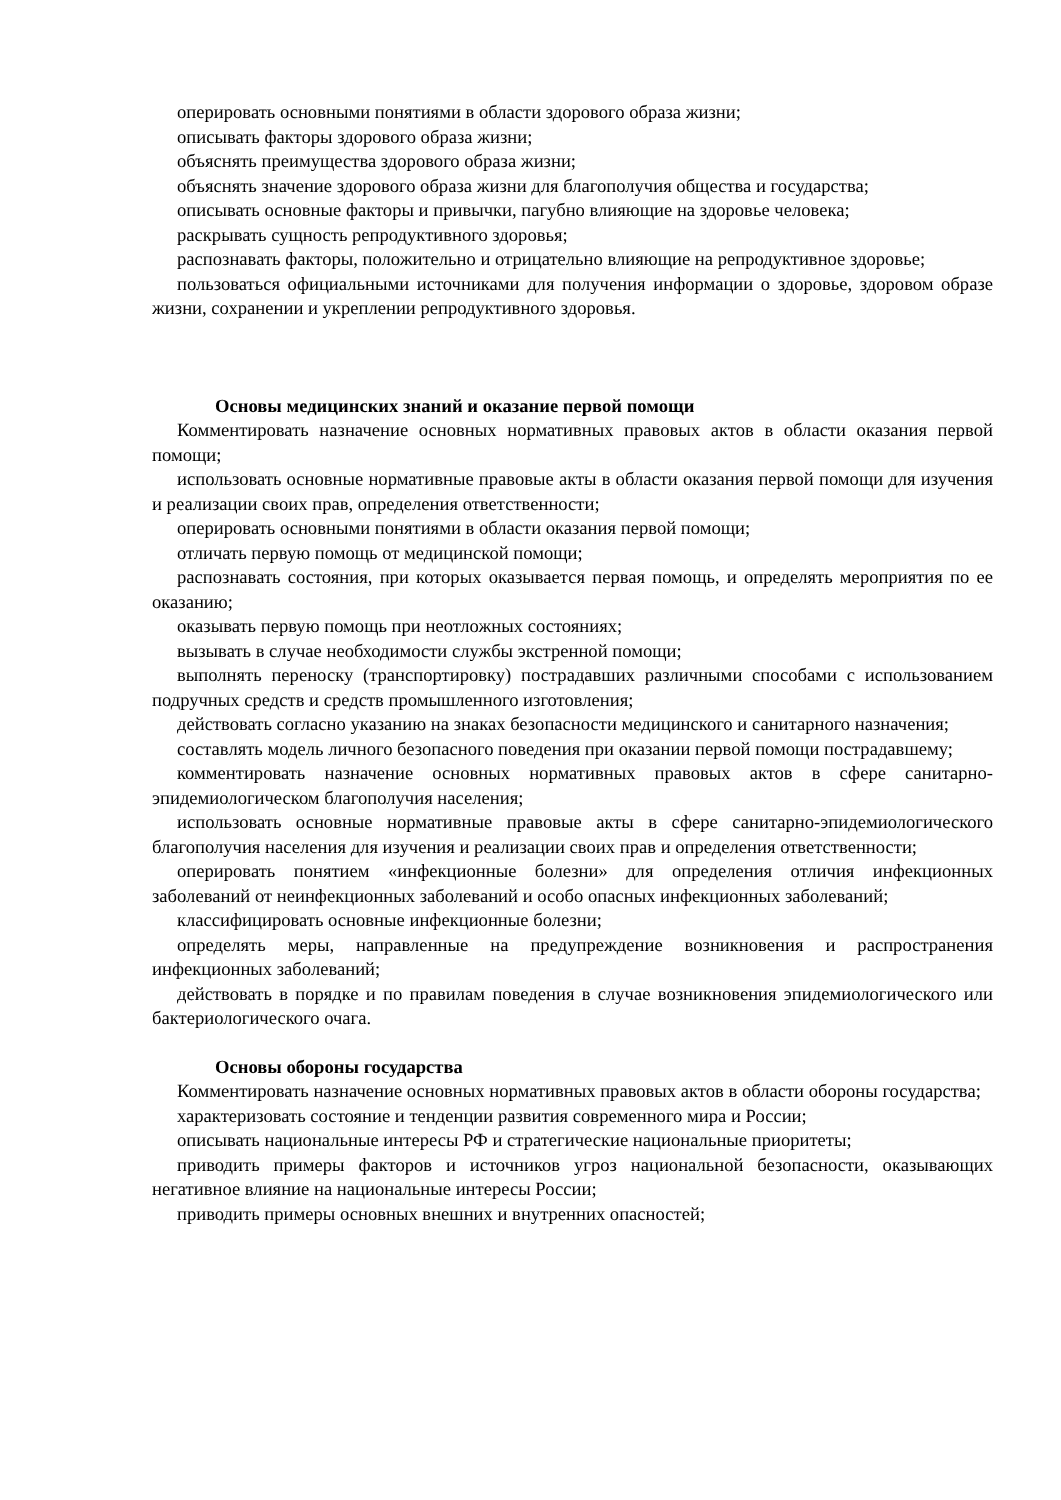оперировать основными понятиями в области здорового образа жизни;
описывать факторы здорового образа жизни;
объяснять преимущества здорового образа жизни;
объяснять значение здорового образа жизни для благополучия общества и государства;
описывать основные факторы и привычки, пагубно влияющие на здоровье человека;
раскрывать сущность репродуктивного здоровья;
распознавать факторы, положительно и отрицательно влияющие на репродуктивное здоровье;
пользоваться официальными источниками для получения информации о здоровье, здоровом образе жизни, сохранении и укреплении репродуктивного здоровья.
Основы медицинских знаний и оказание первой помощи
Комментировать назначение основных нормативных правовых актов в области оказания первой помощи;
использовать основные нормативные правовые акты в области оказания первой помощи для изучения и реализации своих прав, определения ответственности;
оперировать основными понятиями в области оказания первой помощи;
отличать первую помощь от медицинской помощи;
распознавать состояния, при которых оказывается первая помощь, и определять мероприятия по ее оказанию;
оказывать первую помощь при неотложных состояниях;
вызывать в случае необходимости службы экстренной помощи;
выполнять переноску (транспортировку) пострадавших различными способами с использованием подручных средств и средств промышленного изготовления;
действовать согласно указанию на знаках безопасности медицинского и санитарного назначения;
составлять модель личного безопасного поведения при оказании первой помощи пострадавшему;
комментировать назначение основных нормативных правовых актов в сфере санитарно-эпидемиологическом благополучия населения;
использовать основные нормативные правовые акты в сфере санитарно-эпидемиологического благополучия населения для изучения и реализации своих прав и определения ответственности;
оперировать понятием «инфекционные болезни» для определения отличия инфекционных заболеваний от неинфекционных заболеваний и особо опасных инфекционных заболеваний;
классифицировать основные инфекционные болезни;
определять меры, направленные на предупреждение возникновения и распространения инфекционных заболеваний;
действовать в порядке и по правилам поведения в случае возникновения эпидемиологического или бактериологического очага.
Основы обороны государства
Комментировать назначение основных нормативных правовых актов в области обороны государства;
характеризовать состояние и тенденции развития современного мира и России;
описывать национальные интересы РФ и стратегические национальные приоритеты;
приводить примеры факторов и источников угроз национальной безопасности, оказывающих негативное влияние на национальные интересы России;
приводить примеры основных внешних и внутренних опасностей;